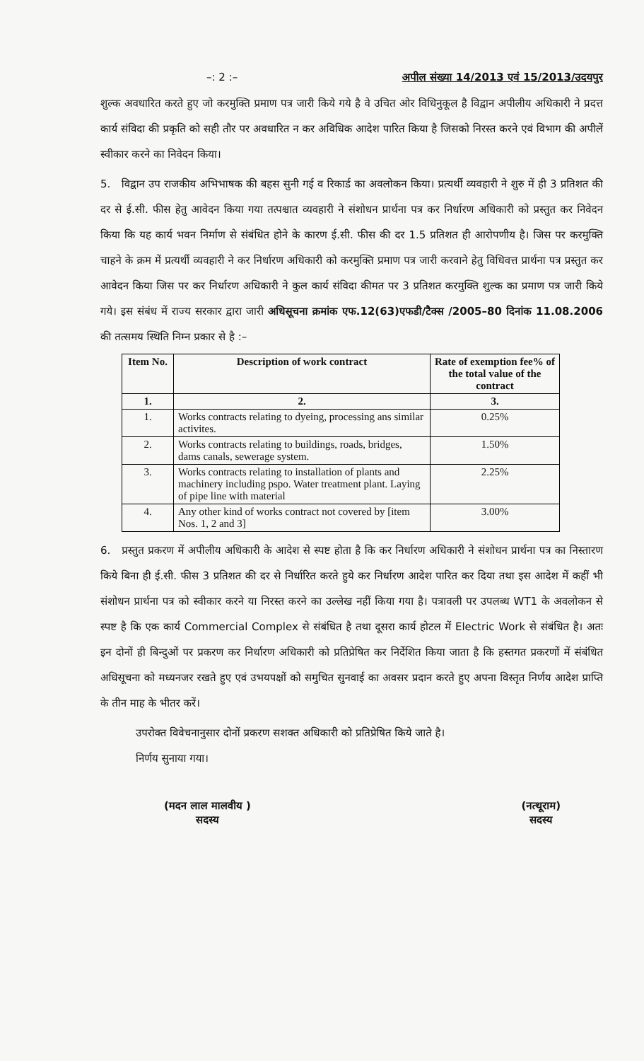–: 2 :– अपील संख्या 14/2013 एवं 15/2013/उदयपुर
शुल्क अवधारित करते हुए जो करमुक्ति प्रमाण पत्र जारी किये गये है वे उचित ओर विधिनुकूल है विद्वान अपीलीय अधिकारी ने प्रदत्त कार्य संविदा की प्रकृति को सही तौर पर अवधारित न कर अविधिक आदेश पारित किया है जिसको निरस्त करने एवं विभाग की अपीलें स्वीकार करने का निवेदन किया।
5. विद्वान उप राजकीय अभिभाषक की बहस सुनी गई व रिकार्ड का अवलोकन किया। प्रत्यर्थी व्यवहारी ने शुरु में ही 3 प्रतिशत की दर से ई.सी. फीस हेतु आवेदन किया गया तत्पश्चात व्यवहारी ने संशोधन प्रार्थना पत्र कर निर्धारण अधिकारी को प्रस्तुत कर निवेदन किया कि यह कार्य भवन निर्माण से संबंधित होने के कारण ई.सी. फीस की दर 1.5 प्रतिशत ही आरोपणीय है। जिस पर करमुक्ति चाहने के क्रम में प्रत्यर्थी व्यवहारी ने कर निर्धारण अधिकारी को करमुक्ति प्रमाण पत्र जारी करवाने हेतु विधिवत्त प्रार्थना पत्र प्रस्तुत कर आवेदन किया जिस पर कर निर्धारण अधिकारी ने कुल कार्य संविदा कीमत पर 3 प्रतिशत करमुक्ति शुल्क का प्रमाण पत्र जारी किये गये। इस संबंध में राज्य सरकार द्वारा जारी अधिसूचना क्रमांक एफ.12(63)एफडी/टैक्स /2005–80 दिनांक 11.08.2006 की तत्समय स्थिति निम्न प्रकार से है :–
| Item No. | Description of work contract | Rate of exemption fee% of the total value of the contract |
| --- | --- | --- |
| 1. | 2. | 3. |
| 1. | Works contracts relating to dyeing, processing ans similar activites. | 0.25% |
| 2. | Works contracts relating to buildings, roads, bridges, dams canals, sewerage system. | 1.50% |
| 3. | Works contracts relating to installation of plants and machinery including pspo. Water treatment plant. Laying of pipe line with material | 2.25% |
| 4. | Any other kind of works contract not covered by [item Nos. 1, 2 and 3] | 3.00% |
6. प्रस्तुत प्रकरण में अपीलीय अधिकारी के आदेश से स्पष्ट होता है कि कर निर्धारण अधिकारी ने संशोधन प्रार्थना पत्र का निस्तारण किये बिना ही ई.सी. फीस 3 प्रतिशत की दर से निर्धारित करते हुये कर निर्धारण आदेश पारित कर दिया तथा इस आदेश में कहीं भी संशोधन प्रार्थना पत्र को स्वीकार करने या निरस्त करने का उल्लेख नहीं किया गया है। पत्रावली पर उपलब्ध WT1 के अवलोकन से स्पष्ट है कि एक कार्य Commercial Complex से संबंधित है तथा दूसरा कार्य होटल में Electric Work से संबंधित है। अतः इन दोनों ही बिन्दुओं पर प्रकरण कर निर्धारण अधिकारी को प्रतिप्रेषित कर निर्देशित किया जाता है कि हस्तगत प्रकरणों में संबंधित अधिसूचना को मध्यनजर रखते हुए एवं उभयपक्षों को समुचित सुनवाई का अवसर प्रदान करते हुए अपना विस्तृत निर्णय आदेश प्राप्ति के तीन माह के भीतर करें।
उपरोक्त विवेचनानुसार दोनों प्रकरण सशक्त अधिकारी को प्रतिप्रेषित किये जाते है।
निर्णय सुनाया गया।
(मदन लाल मालवीय )
सदस्य
(नत्थूराम)
सदस्य